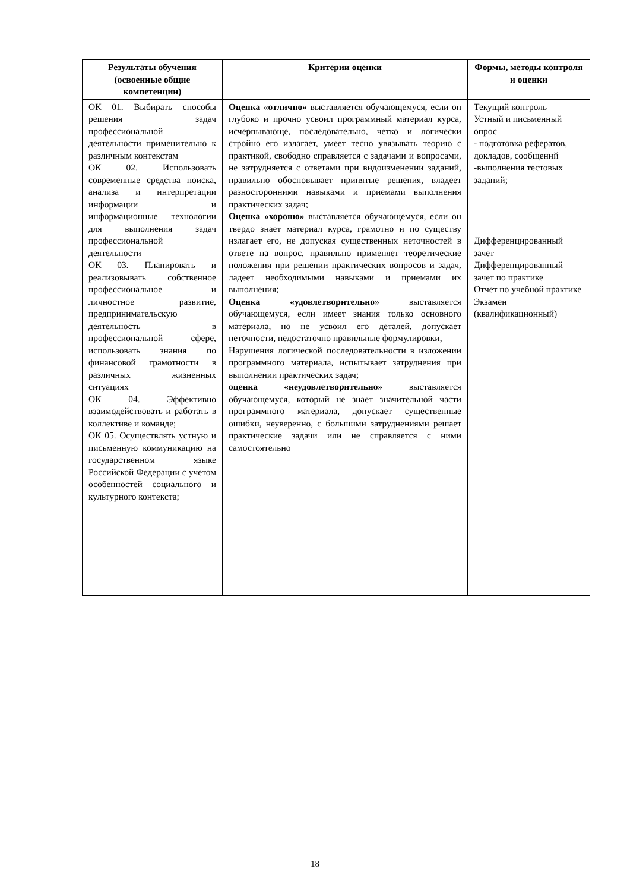| Результаты обучения (освоенные общие компетенции) | Критерии оценки | Формы, методы контроля и оценки |
| --- | --- | --- |
| ОК 01. Выбирать способы решения задач профессиональной деятельности применительно к различным контекстам ОК 02. Использовать современные средства поиска, анализа и интерпретации информации и информационные технологии для выполнения задач профессиональной деятельности ОК 03. Планировать и реализовывать собственное профессиональное и личностное развитие, предпринимательскую деятельность в профессиональной сфере, использовать знания по финансовой грамотности в различных жизненных ситуациях ОК 04. Эффективно взаимодействовать и работать в коллективе и команде; ОК 05. Осуществлять устную и письменную коммуникацию на государственном языке Российской Федерации с учетом особенностей социального и культурного контекста; | Оценка «отлично» выставляется обучающемуся, если он глубоко и прочно усвоил программный материал курса, исчерпывающе, последовательно, четко и логически стройно его излагает, умеет тесно увязывать теорию с практикой, свободно справляется с задачами и вопросами, не затрудняется с ответами при видоизменении заданий, правильно обосновывает принятые решения, владеет разносторонними навыками и приемами выполнения практических задач; Оценка «хорошо» выставляется обучающемуся, если он твердо знает материал курса, грамотно и по существу излагает его, не допуская существенных неточностей в ответе на вопрос, правильно применяет теоретические положения при решении практических вопросов и задач, ладеет необходимыми навыками и приемами их выполнения; Оценка «удовлетворительно » выставляется обучающемуся, если имеет знания только основного материала, но не усвоил его деталей, допускает неточности, недостаточно правильные формулировки, Нарушения логической последовательности в изложении программного материала, испытывает затруднения при выполнении практических задач; оценка «неудовлетворительно» выставляется обучающемуся, который не знает значительной части программного материала, допускает существенные ошибки, неуверенно, с большими затруднениями решает практические задачи или не справляется с ними самостоятельно | Текущий контроль Устный и письменный опрос - подготовка рефератов, докладов, сообщений -выполнения тестовых заданий; Дифференцированный зачет Дифференцированный зачет по практике Отчет по учебной практике Экзамен (квалификационный) |
18